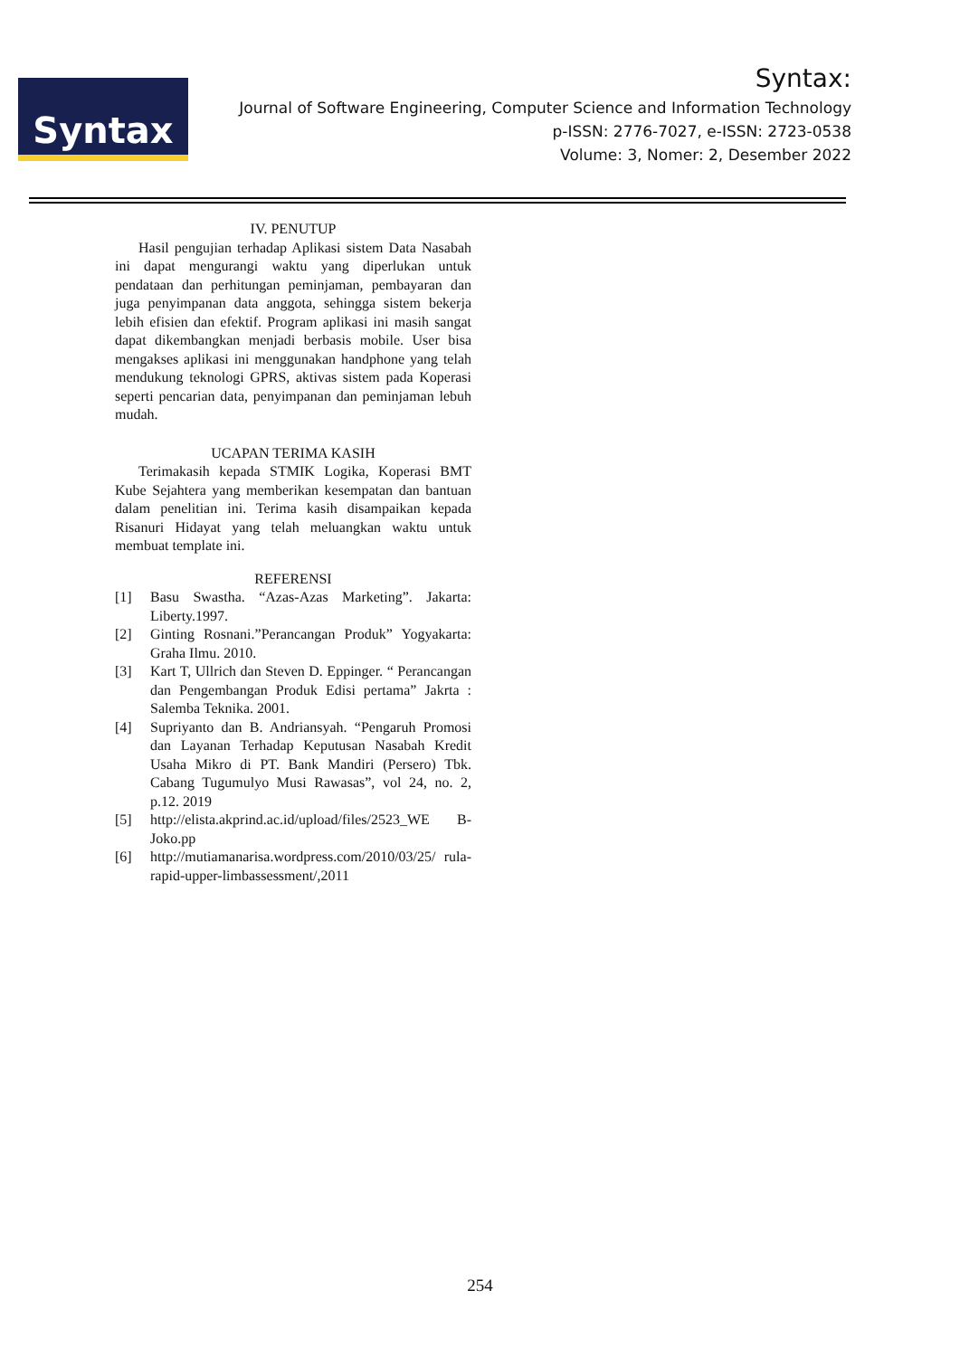Syntax
Syntax:
Journal of Software Engineering, Computer Science and Information Technology
p-ISSN: 2776-7027, e-ISSN: 2723-0538
Volume: 3, Nomer: 2, Desember 2022
IV. PENUTUP
Hasil pengujian terhadap Aplikasi sistem Data Nasabah ini dapat mengurangi waktu yang diperlukan untuk pendataan dan perhitungan peminjaman, pembayaran dan juga penyimpanan data anggota, sehingga sistem bekerja lebih efisien dan efektif. Program aplikasi ini masih sangat dapat dikembangkan menjadi berbasis mobile. User bisa mengakses aplikasi ini menggunakan handphone yang telah mendukung teknologi GPRS, aktivas sistem pada Koperasi seperti pencarian data, penyimpanan dan peminjaman lebuh mudah.
UCAPAN TERIMA KASIH
Terimakasih kepada STMIK Logika, Koperasi BMT Kube Sejahtera yang memberikan kesempatan dan bantuan dalam penelitian ini. Terima kasih disampaikan kepada Risanuri Hidayat yang telah meluangkan waktu untuk membuat template ini.
REFERENSI
[1] Basu Swastha. “Azas-Azas Marketing”. Jakarta: Liberty.1997.
[2] Ginting Rosnani.”Perancangan Produk” Yogyakarta: Graha Ilmu. 2010.
[3] Kart T, Ullrich dan Steven D. Eppinger. “ Perancangan dan Pengembangan Produk Edisi pertama” Jakrta : Salemba Teknika. 2001.
[4] Supriyanto dan B. Andriansyah. “Pengaruh Promosi dan Layanan Terhadap Keputusan Nasabah Kredit Usaha Mikro di PT. Bank Mandiri (Persero) Tbk. Cabang Tugumulyo Musi Rawasas”, vol 24, no. 2, p.12. 2019
[5] http://elista.akprind.ac.id/upload/files/2523_WE B-Joko.pp
[6] http://mutiamanarisa.wordpress.com/2010/03/25/ rula-rapid-upper-limbassessment/,2011
254